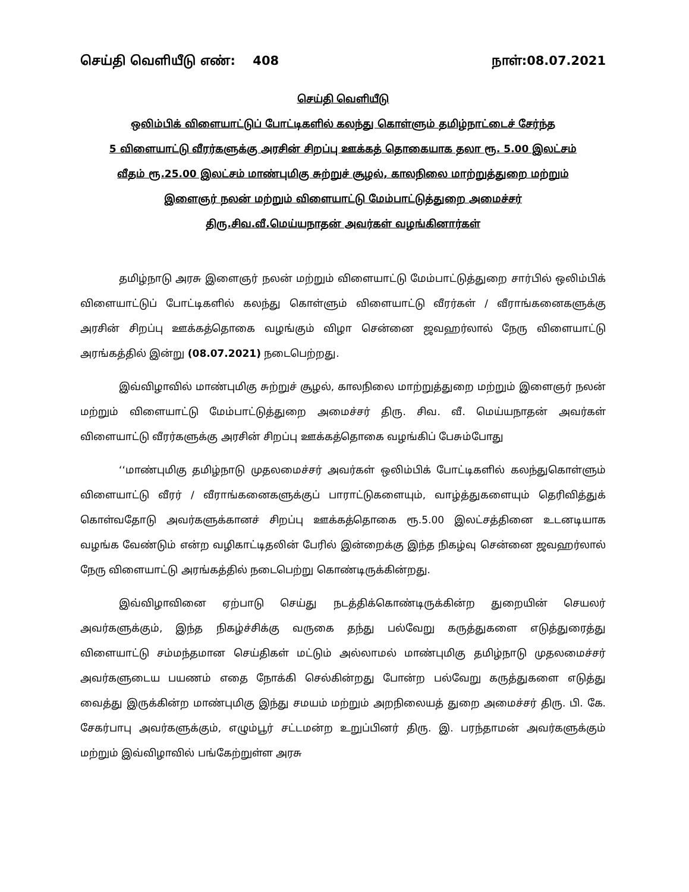செய்தி வெளியீடு எண்: 408 நாள்:08.07.2021
செய்தி வெளியீடு
ஒலிம்பிக் விளையாட்டுப் போட்டிகளில் கலந்து கொள்ளும் தமிழ்நாட்டைச் சேர்ந்த
5 விளையாட்டு வீரர்களுக்கு அரசின் சிறப்பு ஊக்கத் தொகையாக தலா ரூ. 5.00 இலட்சம்
வீதம் ரூ.25.00 இலட்சம் மாண்புமிகு சுற்றுச் சூழல், காலநிலை மாற்றுத்துறை மற்றும்
இளைஞர் நலன் மற்றும் விளையாட்டு மேம்பாட்டுத்துறை அமைச்சர்
திரு.சிவ.வீ.மெய்யநாதன் அவர்கள் வழங்கினார்கள்
தமிழ்நாடு அரசு இளைஞர் நலன் மற்றும் விளையாட்டு மேம்பாட்டுத்துறை சார்பில் ஒலிம்பிக் விளையாட்டுப் போட்டிகளில் கலந்து கொள்ளும் விளையாட்டு வீரர்கள் / வீராங்கனைகளுக்கு அரசின் சிறப்பு ஊக்கத்தொகை வழங்கும் விழா சென்னை ஜவஹர்லால் நேரு விளையாட்டு அரங்கத்தில் இன்று (08.07.2021) நடைபெற்றது.
இவ்விழாவில் மாண்புமிகு சுற்றுச் சூழல், காலநிலை மாற்றுத்துறை மற்றும் இளைஞர் நலன் மற்றும் விளையாட்டு மேம்பாட்டுத்துறை அமைச்சர் திரு. சிவ. வீ. மெய்யநாதன் அவர்கள் விளையாட்டு வீரர்களுக்கு அரசின் சிறப்பு ஊக்கத்தொகை வழங்கிப் பேசும்போது
‘‘மாண்புமிகு தமிழ்நாடு முதலமைச்சர் அவர்கள் ஒலிம்பிக் போட்டிகளில் கலந்துகொள்ளும் விளையாட்டு வீரர் / வீராங்கனைகளுக்குப் பாராட்டுகளையும், வாழ்த்துகளையும் தெரிவித்துக் கொள்வதோடு அவர்களுக்கானச் சிறப்பு ஊக்கத்தொகை ரூ.5.00 இலட்சத்தினை உடனடியாக வழங்க வேண்டும் என்ற வழிகாட்டிதலின் பேரில் இன்றைக்கு இந்த நிகழ்வு சென்னை ஜவஹர்லால் நேரு விளையாட்டு அரங்கத்தில் நடைபெற்று கொண்டிருக்கின்றது.
இவ்விழாவினை ஏற்பாடு செய்து நடத்திக்கொண்டிருக்கின்ற துறையின் செயலர் அவர்களுக்கும், இந்த நிகழ்ச்சிக்கு வருகை தந்து பல்வேறு கருத்துகளை எடுத்துரைத்து விளையாட்டு சம்மந்தமான செய்திகள் மட்டும் அல்லாமல் மாண்புமிகு தமிழ்நாடு முதலமைச்சர் அவர்களுடைய பயணம் எதை நோக்கி செல்கின்றது போன்ற பல்வேறு கருத்துகளை எடுத்து வைத்து இருக்கின்ற மாண்புமிகு இந்து சமயம் மற்றும் அறநிலையத் துறை அமைச்சர் திரு. பி. கே. சேகர்பாபு அவர்களுக்கும், எழும்பூர் சட்டமன்ற உறுப்பினர் திரு. இ. பரந்தாமன் அவர்களுக்கும் மற்றும் இவ்விழாவில் பங்கேற்றுள்ள அரசு